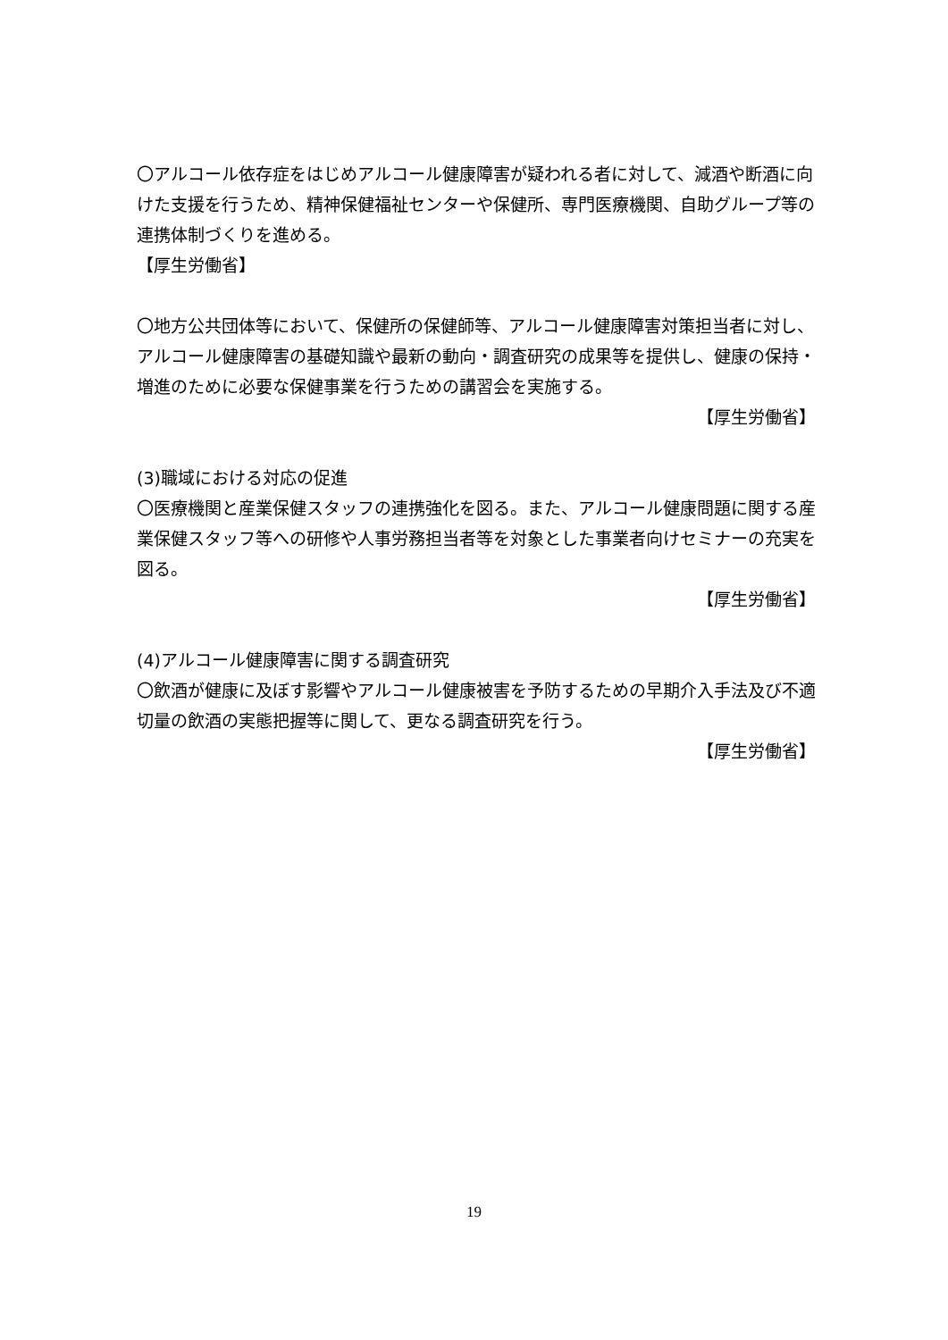〇アルコール依存症をはじめアルコール健康障害が疑われる者に対して、減酒や断酒に向けた支援を行うため、精神保健福祉センターや保健所、専門医療機関、自助グループ等の連携体制づくりを進める。
【厚生労働省】
〇地方公共団体等において、保健所の保健師等、アルコール健康障害対策担当者に対し、アルコール健康障害の基礎知識や最新の動向・調査研究の成果等を提供し、健康の保持・増進のために必要な保健事業を行うための講習会を実施する。
【厚生労働省】
(3)職域における対応の促進
〇医療機関と産業保健スタッフの連携強化を図る。また、アルコール健康問題に関する産業保健スタッフ等への研修や人事労務担当者等を対象とした事業者向けセミナーの充実を図る。
【厚生労働省】
(4)アルコール健康障害に関する調査研究
〇飲酒が健康に及ぼす影響やアルコール健康被害を予防するための早期介入手法及び不適切量の飲酒の実態把握等に関して、更なる調査研究を行う。
【厚生労働省】
19